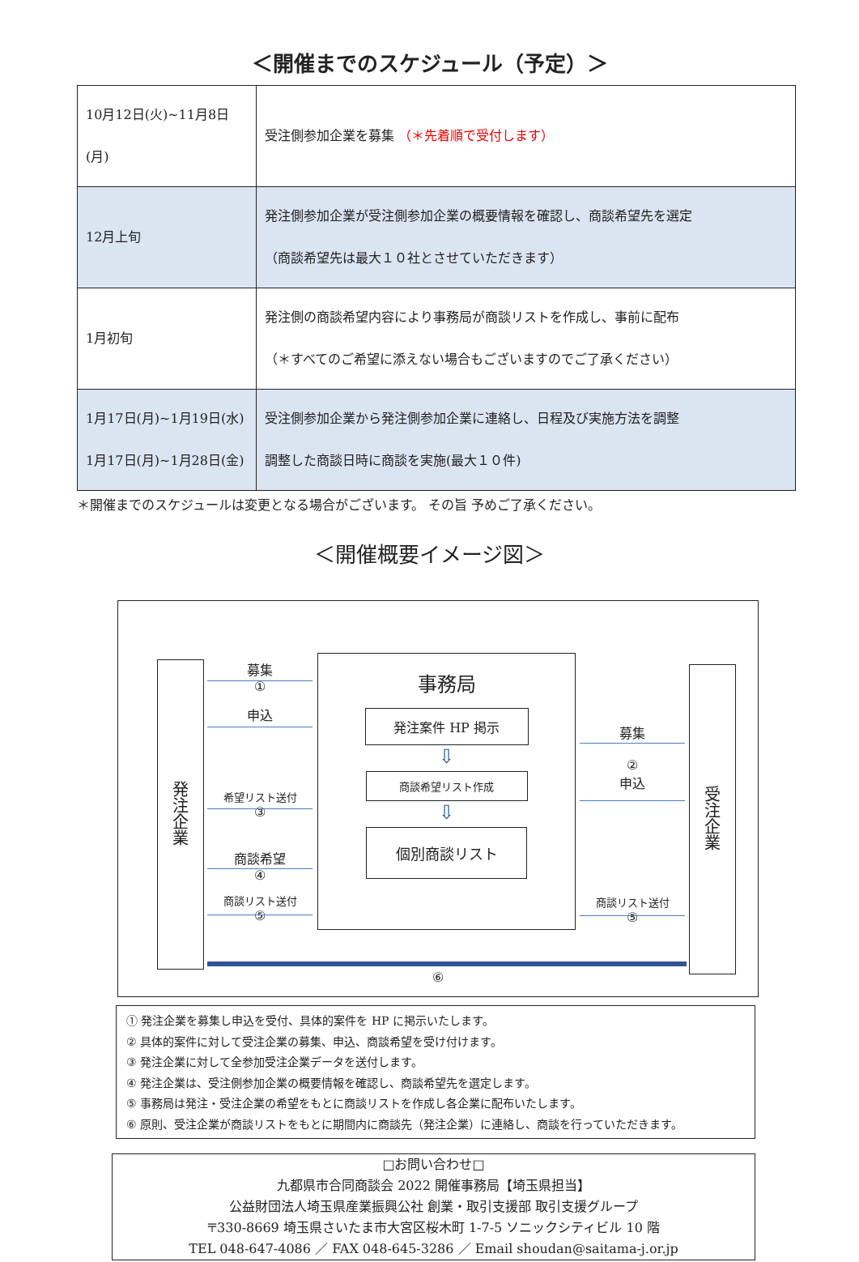＜開催までのスケジュール（予定）＞
| 10月12日(火)~11月8日(月) | 受注側参加企業を募集 （＊先着順で受付します） |
| 12月上旬 | 発注側参加企業が受注側参加企業の概要情報を確認し、商談希望先を選定 （商談希望先は最大１０社とさせていただきます） |
| 1月初旬 | 発注側の商談希望内容により事務局が商談リストを作成し、事前に配布 （＊すべてのご希望に添えない場合もございますのでご了承ください） |
| 1月17日(月)~1月19日(水) 1月17日(月)~1月28日(金) | 受注側参加企業から発注側参加企業に連絡し、日程及び実施方法を調整 調整した商談日時に商談を実施(最大１０件) |
＊開催までのスケジュールは変更となる場合がございます。 その旨 予めご了承ください。
＜開催概要イメージ図＞
発
注
企
業
受
注
企
業
事務局
発注案件 HP 掲示
⇩
商談希望リスト作成
⇩
個別商談リスト
募集
①
申込
希望リスト送付
③
商談希望
④
商談リスト送付
⑤
募集
②
申込
商談リスト送付
⑤
⑥
① 発注企業を募集し申込を受付、具体的案件を HP に掲示いたします。
② 具体的案件に対して受注企業の募集、申込、商談希望を受け付けます。
③ 発注企業に対して全参加受注企業データを送付します。
④ 発注企業は、受注側参加企業の概要情報を確認し、商談希望先を選定します。
⑤ 事務局は発注・受注企業の希望をもとに商談リストを作成し各企業に配布いたします。
⑥ 原則、受注企業が商談リストをもとに期間内に商談先（発注企業）に連絡し、商談を行っていただきます。
□お問い合わせ□
九都県市合同商談会 2022 開催事務局【埼玉県担当】
公益財団法人埼玉県産業振興公社 創業・取引支援部 取引支援グループ
〒330-8669 埼玉県さいたま市大宮区桜木町 1-7-5 ソニックシティビル 10 階
TEL 048-647-4086 ／ FAX 048-645-3286 ／ Email shoudan@saitama-j.or.jp